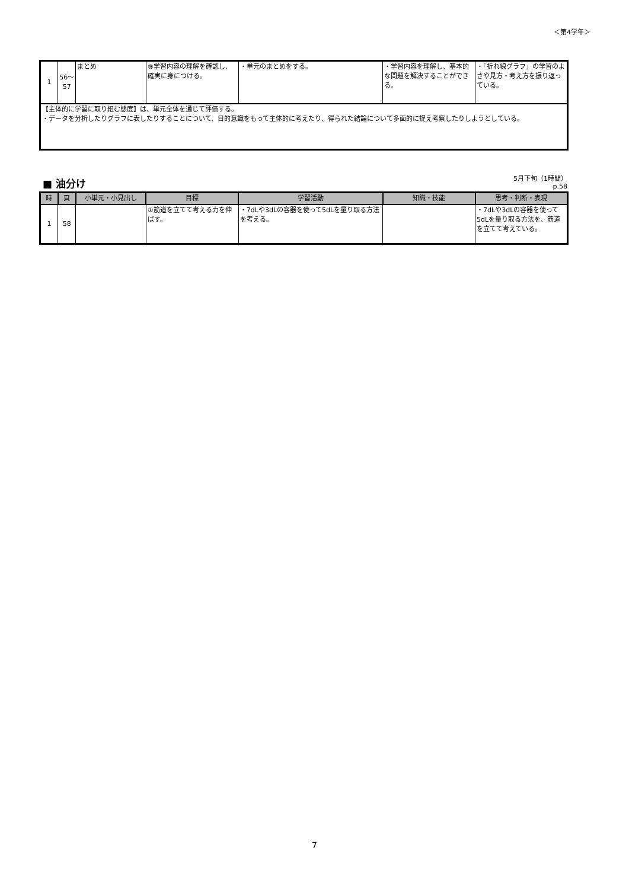＜第4学年＞
| 1 | 56〜57 | まとめ | ⑨学習内容の理解を確認し、確実に身につける。 | ・単元のまとめをする。 | ・学習内容を理解し、基本的な問題を解決することができる。 | ・「折れ線グラフ」の学習のよさや見方・考え方を振り返っている。 |
| 【主体的に学習に取り組む態度】は、単元全体を通じて評価する。 ・データを分析したりグラフに表したりすることについて、目的意識をもって主体的に考えたり、得られた結論について多面的に捉え考察したりしようとしている。 | | | | | | |
■ 油分け
5月下旬（1時間）
p.58
| 時 | 頁 | 小単元・小見出し | 目標 | 学習活動 | 知識・技能 | 思考・判断・表現 |
| --- | --- | --- | --- | --- | --- | --- |
| 1 | 58 | | ①筋道を立てて考える力を伸ばす。 | ・7dLや3dLの容器を使って5dLを量り取る方法を考える。 | | ・7dLや3dLの容器を使って5dLを量り取る方法を、筋道を立てて考えている。 |
7